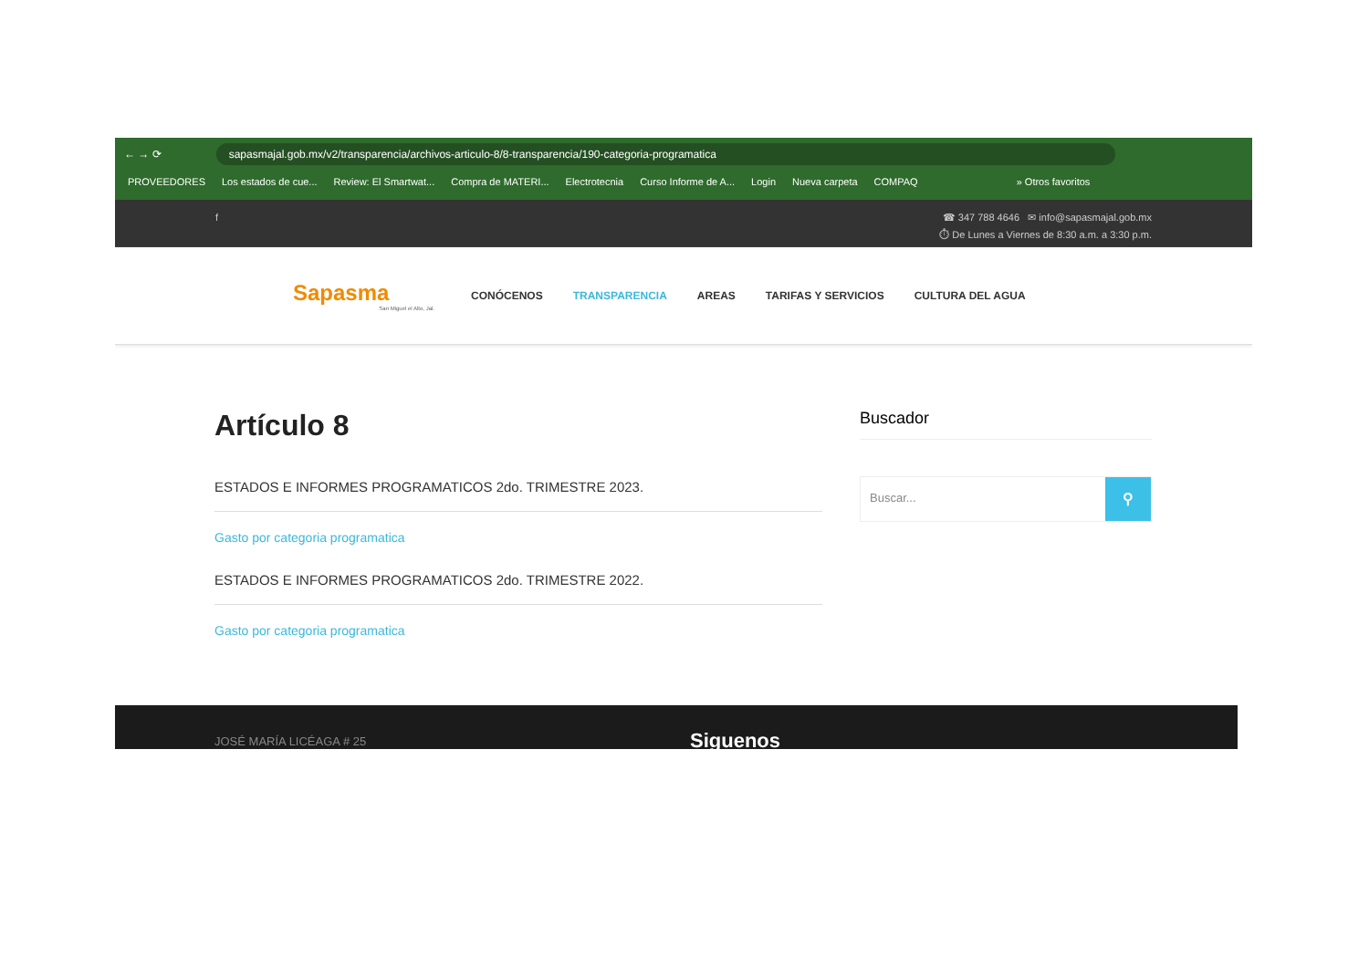← → ⟳
sapasmajal.gob.mx/v2/transparencia/archivos-articulo-8/8-transparencia/190-categoria-programatica
PROVEEDORES Los estados de cue... Review: El Smartwat... Compra de MATERI... Electrotecnia Curso Informe de A... Login Nueva carpeta COMPAQ » Otros favoritos
f ☎ 347 788 4646 ✉ info@sapasmajal.gob.mx
⏱ De Lunes a Viernes de 8:30 a.m. a 3:30 p.m.
Sapasma
San Miguel el Alto, Jal.
CONÓCENOS TRANSPARENCIA AREAS TARIFAS Y SERVICIOS CULTURA DEL AGUA
Artículo 8
ESTADOS E INFORMES PROGRAMATICOS 2do. TRIMESTRE 2023.
Gasto por categoria programatica
ESTADOS E INFORMES PROGRAMATICOS 2do. TRIMESTRE 2022.
Gasto por categoria programatica
Buscador
Buscar... ⚲
JOSÉ MARÍA LICÉAGA # 25 Siguenos